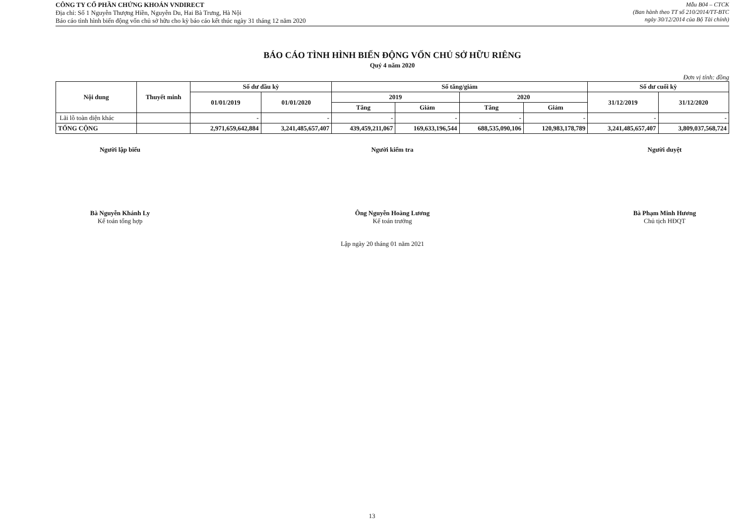CÔNG TY CỔ PHẦN CHỨNG KHOÁN VNDIRECT
Địa chỉ: Số 1 Nguyễn Thượng Hiền, Nguyễn Du, Hai Bà Trưng, Hà Nội
Báo cáo tình hình biến động vốn chủ sở hữu cho kỳ báo cáo kết thúc ngày 31 tháng 12 năm 2020
Mẫu B04 – CTCK
(Ban hành theo TT số 210/2014/TT-BTC
ngày 30/12/2014 của Bộ Tài chính)
BÁO CÁO TÌNH HÌNH BIẾN ĐỘNG VỐN CHỦ SỞ HỮU RIÊNG
Quý 4 năm 2020
Đơn vị tính: đồng
| Nội dung | Thuyết minh | Số dư đầu kỳ | | Số tăng/giảm | | | | Số dư cuối kỳ | |
| --- | --- | --- | --- | --- | --- | --- | --- | --- | --- |
| | | 01/01/2019 | 01/01/2020 | 2019 | | 2020 | | 31/12/2019 | 31/12/2020 |
| | | | | Tăng | Giảm | Tăng | Giảm | | |
| Lãi lỗ toàn diện khác | | - | - | - | - | - | - | - | - |
| TỔNG CỘNG | | 2,971,659,642,884 | 3,241,485,657,407 | 439,459,211,067 | 169,633,196,544 | 688,535,090,106 | 120,983,178,789 | 3,241,485,657,407 | 3,809,037,568,724 |
Người lập biểu
Bà Nguyễn Khánh Ly
Kế toán tổng hợp
Người kiểm tra
Ông Nguyễn Hoàng Lương
Kế toán trưởng
Người duyệt
Bà Phạm Minh Hương
Chủ tịch HĐQT
Lập ngày 20 tháng 01 năm 2021
13